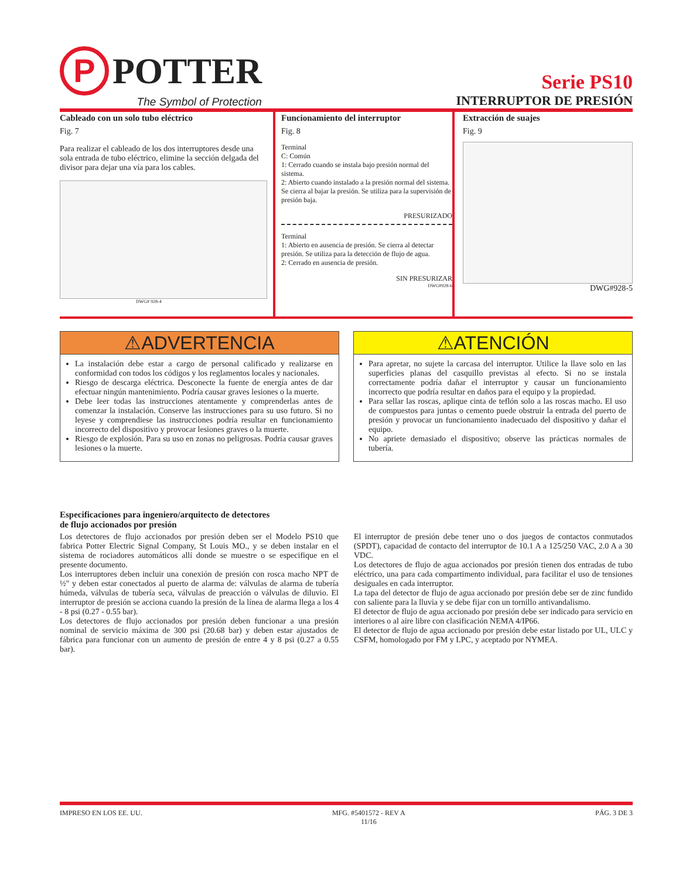P
POTTER
The Symbol of Protection
Serie PS10
INTERRUPTOR DE PRESIÓN
Cableado con un solo tubo eléctrico
Fig. 7
Para realizar el cableado de los dos interruptores desde una sola entrada de tubo eléctrico, elimine la sección delgada del divisor para dejar una vía para los cables.
DWG# 928-4
Funcionamiento del interruptor
Fig. 8
Terminal
C: Común
1: Cerrado cuando se instala bajo presión normal del sistema.
2: Abierto cuando instalado a la presión normal del sistema. Se cierra al bajar la presión. Se utiliza para la supervisión de presión baja.
PRESURIZADO
Terminal
1: Abierto en ausencia de presión. Se cierra al detectar presión. Se utiliza para la detección de flujo de agua.
2: Cerrado en ausencia de presión.
SIN PRESURIZAR
DWG#928-6
Extracción de suajes
Fig. 9
DWG#928-5
⚠ADVERTENCIA
La instalación debe estar a cargo de personal calificado y realizarse en conformidad con todos los códigos y los reglamentos locales y nacionales.
Riesgo de descarga eléctrica. Desconecte la fuente de energía antes de dar efectuar ningún mantenimiento. Podría causar graves lesiones o la muerte.
Debe leer todas las instrucciones atentamente y comprenderlas antes de comenzar la instalación. Conserve las instrucciones para su uso futuro. Si no leyese y comprendiese las instrucciones podría resultar en funcionamiento incorrecto del dispositivo y provocar lesiones graves o la muerte.
Riesgo de explosión. Para su uso en zonas no peligrosas. Podría causar graves lesiones o la muerte.
⚠ATENCIÓN
Para apretar, no sujete la carcasa del interruptor. Utilice la llave solo en las superficies planas del casquillo previstas al efecto. Si no se instala correctamente podría dañar el interruptor y causar un funcionamiento incorrecto que podría resultar en daños para el equipo y la propiedad.
Para sellar las roscas, aplique cinta de teflón solo a las roscas macho. El uso de compuestos para juntas o cemento puede obstruir la entrada del puerto de presión y provocar un funcionamiento inadecuado del dispositivo y dañar el equipo.
No apriete demasiado el dispositivo; observe las prácticas normales de tubería.
Especificaciones para ingeniero/arquitecto de detectores
de flujo accionados por presión
Los detectores de flujo accionados por presión deben ser el Modelo PS10 que fabrica Potter Electric Signal Company, St Louis MO., y se deben instalar en el sistema de rociadores automáticos allí donde se muestre o se especifique en el presente documento.
Los interruptores deben incluir una conexión de presión con rosca macho NPT de ½" y deben estar conectados al puerto de alarma de: válvulas de alarma de tubería húmeda, válvulas de tubería seca, válvulas de preacción o válvulas de diluvio. El interruptor de presión se acciona cuando la presión de la línea de alarma llega a los 4 - 8 psi (0.27 - 0.55 bar).
Los detectores de flujo accionados por presión deben funcionar a una presión nominal de servicio máxima de 300 psi (20.68 bar) y deben estar ajustados de fábrica para funcionar con un aumento de presión de entre 4 y 8 psi (0.27 a 0.55 bar).
El interruptor de presión debe tener uno o dos juegos de contactos conmutados (SPDT), capacidad de contacto del interruptor de 10.1 A a 125/250 VAC, 2.0 A a 30 VDC.
Los detectores de flujo de agua accionados por presión tienen dos entradas de tubo eléctrico, una para cada compartimento individual, para facilitar el uso de tensiones desiguales en cada interruptor.
La tapa del detector de flujo de agua accionado por presión debe ser de zinc fundido con saliente para la lluvia y se debe fijar con un tornillo antivandalismo.
El detector de flujo de agua accionado por presión debe ser indicado para servicio en interiores o al aire libre con clasificación NEMA 4/IP66.
El detector de flujo de agua accionado por presión debe estar listado por UL, ULC y CSFM, homologado por FM y LPC, y aceptado por NYMEA.
IMPRESO EN LOS EE. UU. MFG. #5401572 - REV A
11/16 PÁG. 3 DE 3